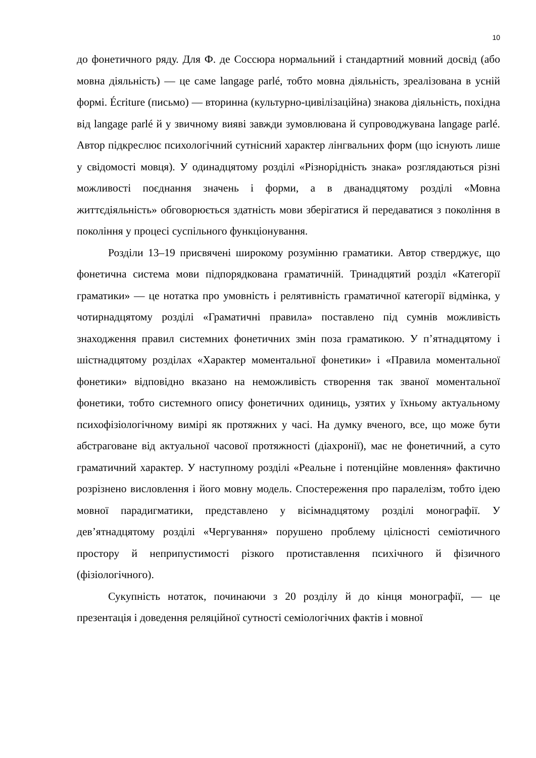10
до фонетичного ряду. Для Ф. де Соссюра нормальний і стандартний мовний досвід (або мовна діяльність) — це саме langage parlé, тобто мовна діяльність, зреалізована в усній формі. Écriture (письмо) — вторинна (культурно-цивілізаційна) знакова діяльність, похідна від langage parlé й у звичному вияві завжди зумовлювана й супроводжувана langage parlé. Автор підкреслює психологічний сутнісний характер лінгвальних форм (що існують лише у свідомості мовця). У одинадцятому розділі «Різнорідність знака» розглядаються різні можливості поєднання значень і форми, а в дванадцятому розділі «Мовна життєдіяльність» обговорюється здатність мови зберігатися й передаватися з покоління в покоління у процесі суспільного функціонування.
Розділи 13–19 присвячені широкому розумінню граматики. Автор стверджує, що фонетична система мови підпорядкована граматичній. Тринадцятий розділ «Категорії граматики» — це нотатка про умовність і релятивність граматичної категорії відмінка, у чотирнадцятому розділі «Граматичні правила» поставлено під сумнів можливість знаходження правил системних фонетичних змін поза граматикою. У п’ятнадцятому і шістнадцятому розділах «Характер моментальної фонетики» і «Правила моментальної фонетики» відповідно вказано на неможливість створення так званої моментальної фонетики, тобто системного опису фонетичних одиниць, узятих у їхньому актуальному психофізіологічному вимірі як протяжних у часі. На думку вченого, все, що може бути абстраговане від актуальної часової протяжності (діахронії), має не фонетичний, а суто граматичний характер. У наступному розділі «Реальне і потенційне мовлення» фактично розрізнено висловлення і його мовну модель. Спостереження про паралелізм, тобто ідею мовної парадигматики, представлено у вісімнадцятому розділі монографії. У дев’ятнадцятому розділі «Чергування» порушено проблему цілісності семіотичного простору й неприпустимості різкого протиставлення психічного й фізичного (фізіологічного).
Сукупність нотаток, починаючи з 20 розділу й до кінця монографії, — це презентація і доведення реляційної сутності семіологічних фактів і мовної